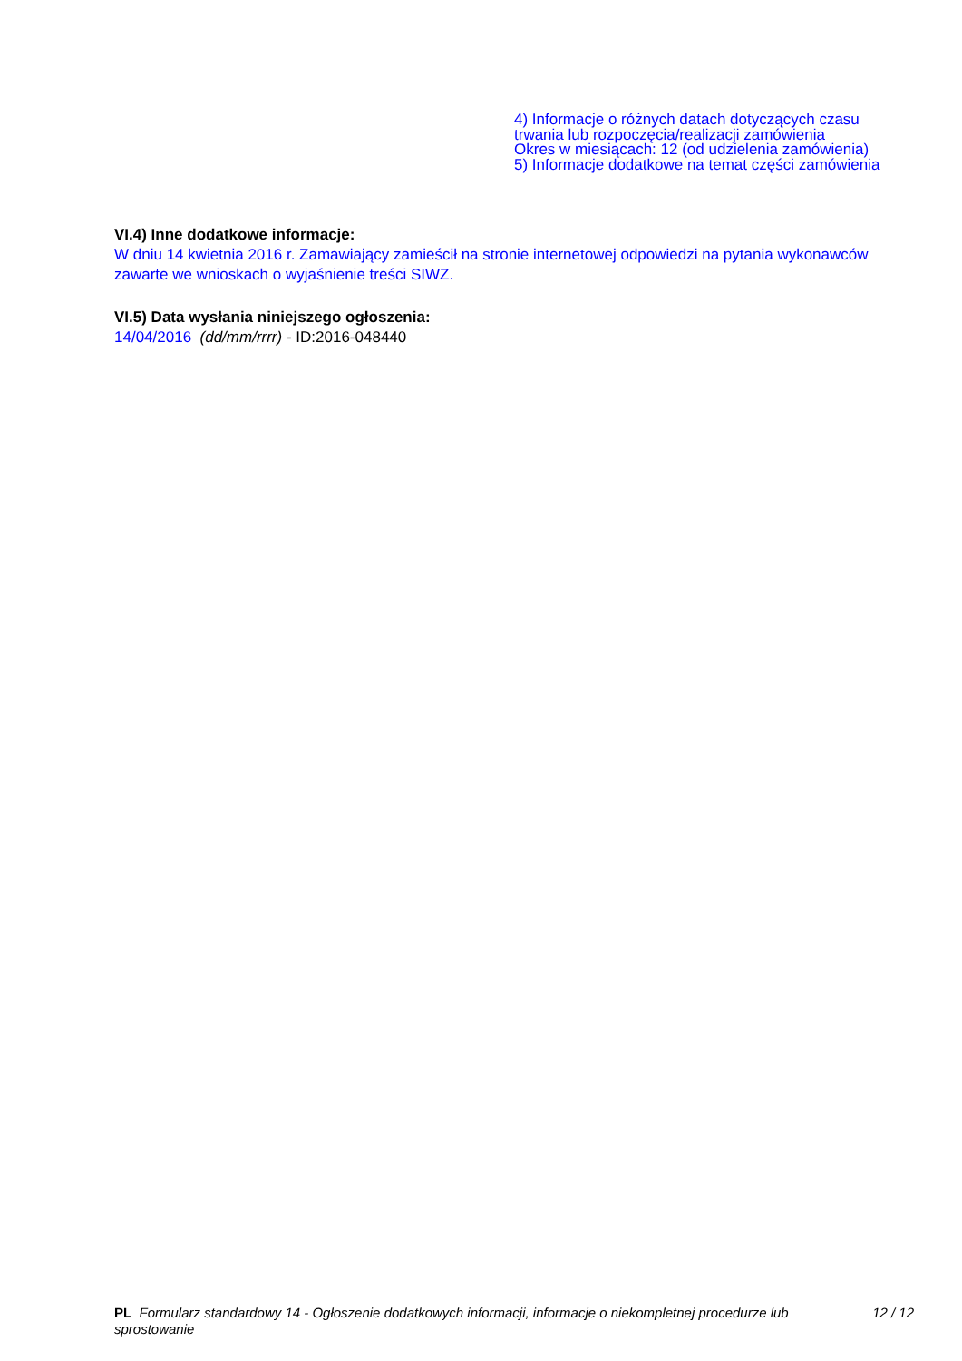4) Informacje o różnych datach dotyczących czasu
trwania lub rozpoczęcia/realizacji zamówienia
Okres w miesiącach: 12 (od udzielenia zamówienia)
5) Informacje dodatkowe na temat części zamówienia
VI.4) Inne dodatkowe informacje:
W dniu 14 kwietnia 2016 r. Zamawiający zamieścił na stronie internetowej odpowiedzi na pytania wykonawców zawarte we wnioskach o wyjaśnienie treści SIWZ.
VI.5) Data wysłania niniejszego ogłoszenia:
14/04/2016 (dd/mm/rrrr) - ID:2016-048440
PL Formularz standardowy 14 - Ogłoszenie dodatkowych informacji, informacje o niekompletnej procedurze lub sprostowanie
12 / 12